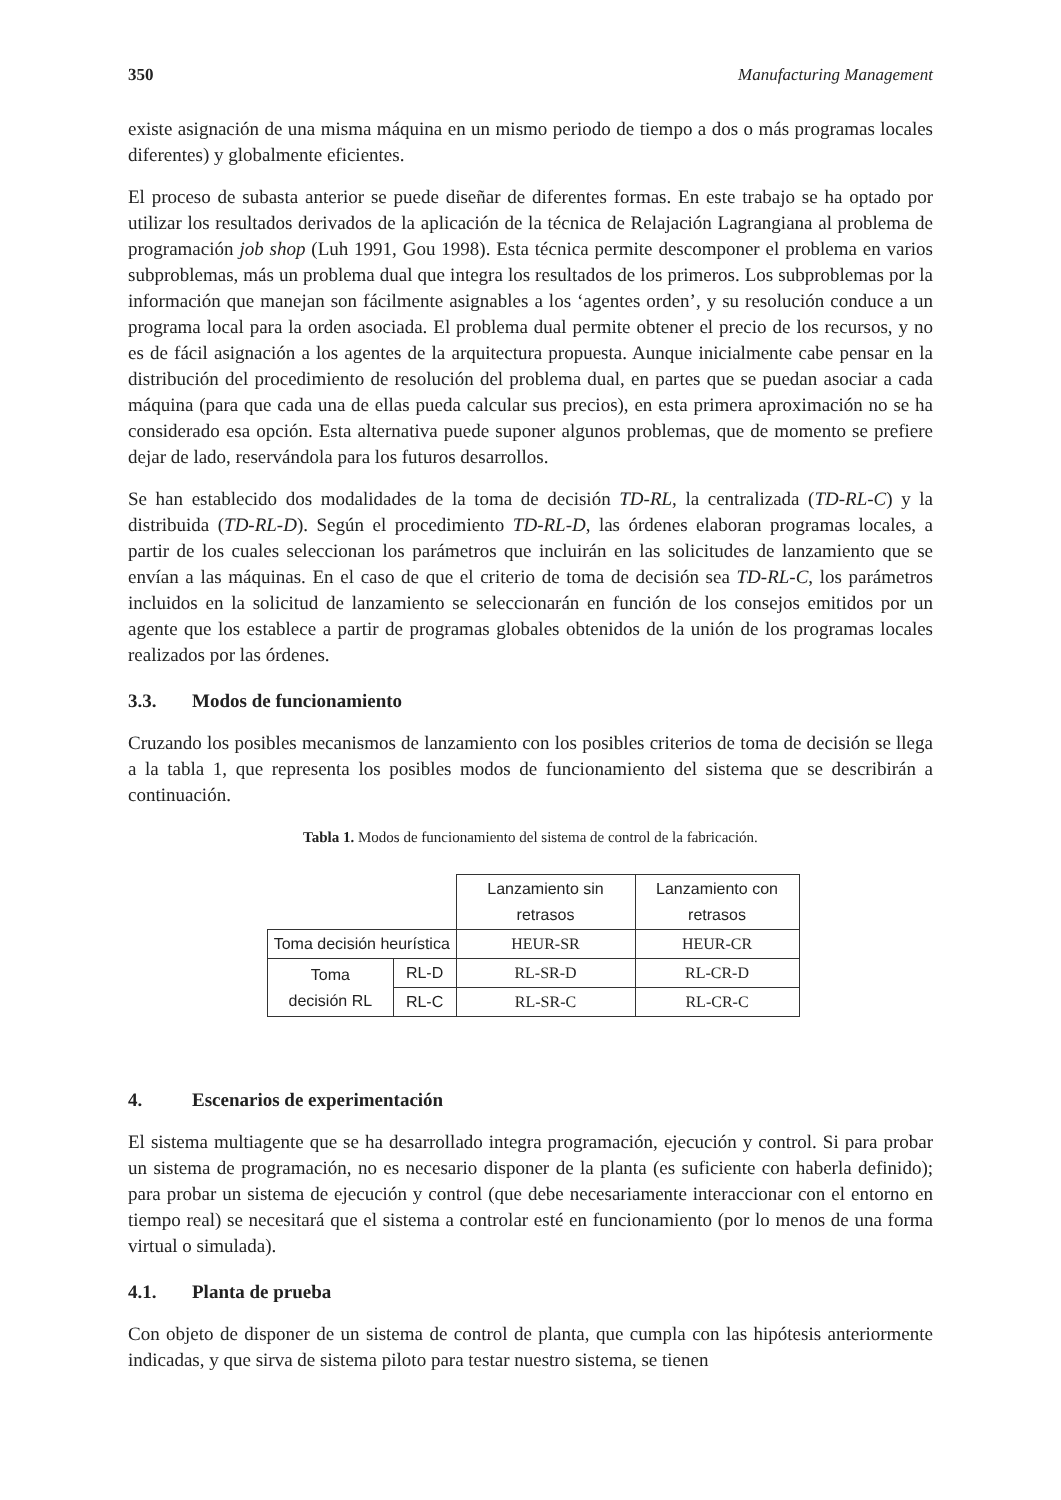350 Manufacturing Management
existe asignación de una misma máquina en un mismo periodo de tiempo a dos o más programas locales diferentes) y globalmente eficientes.
El proceso de subasta anterior se puede diseñar de diferentes formas. En este trabajo se ha optado por utilizar los resultados derivados de la aplicación de la técnica de Relajación Lagrangiana al problema de programación job shop (Luh 1991, Gou 1998). Esta técnica permite descomponer el problema en varios subproblemas, más un problema dual que integra los resultados de los primeros. Los subproblemas por la información que manejan son fácilmente asignables a los ‘agentes orden’, y su resolución conduce a un programa local para la orden asociada. El problema dual permite obtener el precio de los recursos, y no es de fácil asignación a los agentes de la arquitectura propuesta. Aunque inicialmente cabe pensar en la distribución del procedimiento de resolución del problema dual, en partes que se puedan asociar a cada máquina (para que cada una de ellas pueda calcular sus precios), en esta primera aproximación no se ha considerado esa opción. Esta alternativa puede suponer algunos problemas, que de momento se prefiere dejar de lado, reservándola para los futuros desarrollos.
Se han establecido dos modalidades de la toma de decisión TD-RL, la centralizada (TD-RL-C) y la distribuida (TD-RL-D). Según el procedimiento TD-RL-D, las órdenes elaboran programas locales, a partir de los cuales seleccionan los parámetros que incluirán en las solicitudes de lanzamiento que se envían a las máquinas. En el caso de que el criterio de toma de decisión sea TD-RL-C, los parámetros incluidos en la solicitud de lanzamiento se seleccionarán en función de los consejos emitidos por un agente que los establece a partir de programas globales obtenidos de la unión de los programas locales realizados por las órdenes.
3.3. Modos de funcionamiento
Cruzando los posibles mecanismos de lanzamiento con los posibles criterios de toma de decisión se llega a la tabla 1, que representa los posibles modos de funcionamiento del sistema que se describirán a continuación.
Tabla 1. Modos de funcionamiento del sistema de control de la fabricación.
| | | Lanzamiento sin retrasos | Lanzamiento con retrasos |
| --- | --- | --- | --- |
| Toma decisión heurística | | HEUR-SR | HEUR-CR |
| Toma decisión RL | RL-D | RL-SR-D | RL-CR-D |
| | RL-C | RL-SR-C | RL-CR-C |
4. Escenarios de experimentación
El sistema multiagente que se ha desarrollado integra programación, ejecución y control. Si para probar un sistema de programación, no es necesario disponer de la planta (es suficiente con haberla definido); para probar un sistema de ejecución y control (que debe necesariamente interaccionar con el entorno en tiempo real) se necesitará que el sistema a controlar esté en funcionamiento (por lo menos de una forma virtual o simulada).
4.1. Planta de prueba
Con objeto de disponer de un sistema de control de planta, que cumpla con las hipótesis anteriormente indicadas, y que sirva de sistema piloto para testar nuestro sistema, se tienen